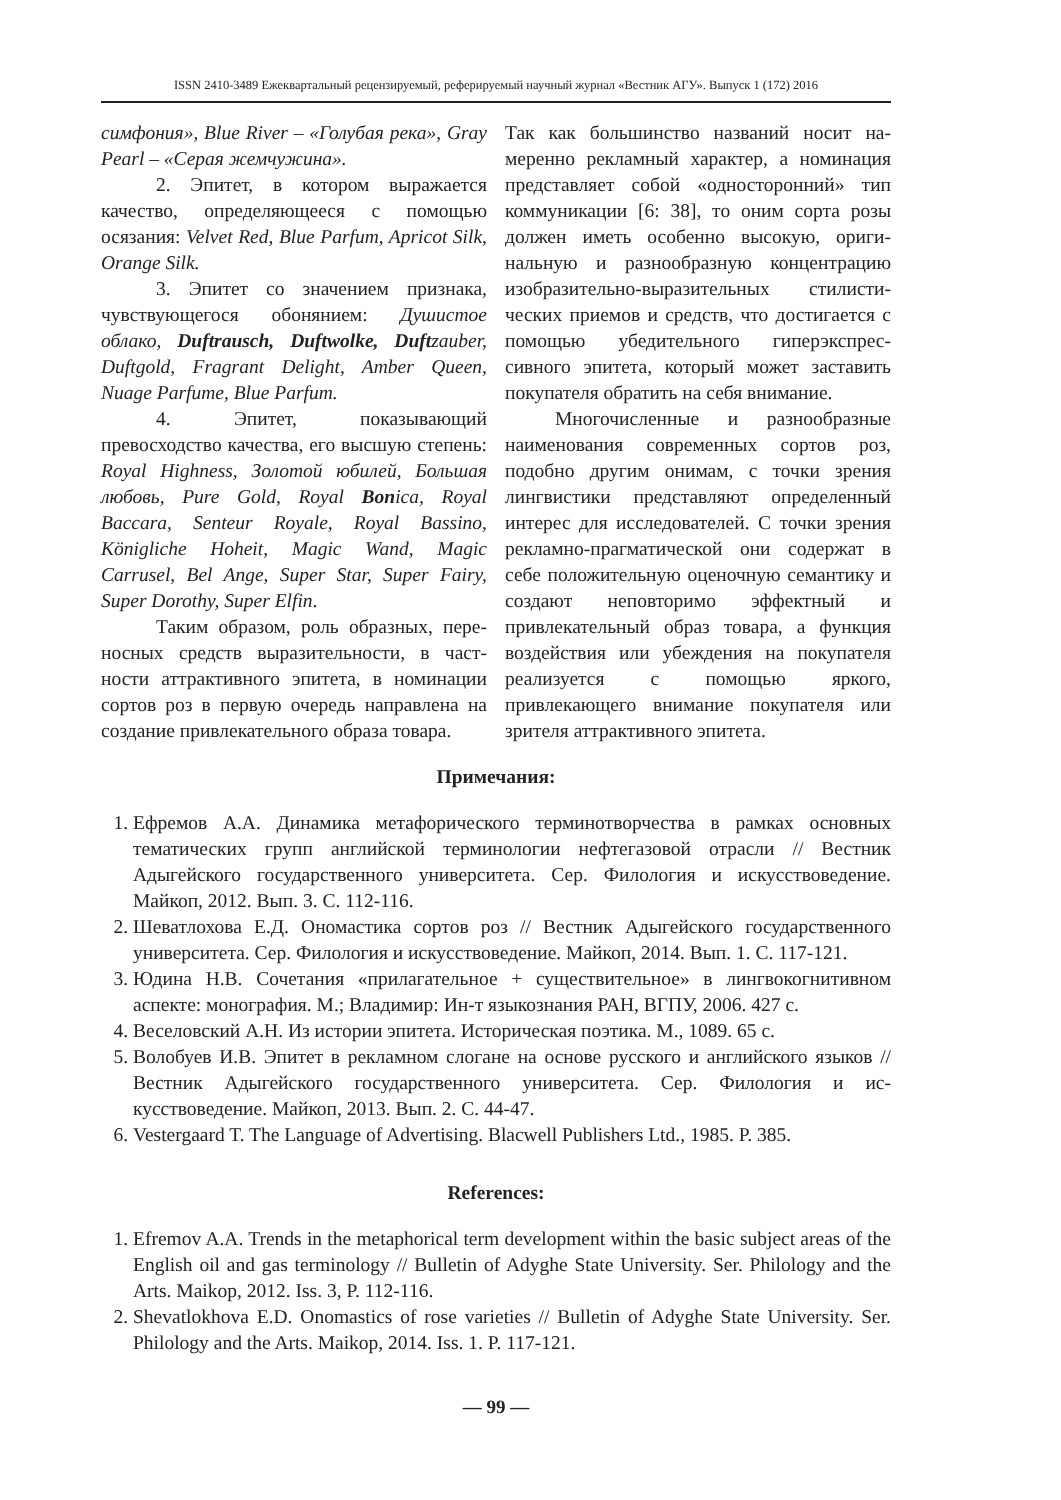ISSN 2410-3489 Ежеквартальный рецензируемый, реферируемый научный журнал «Вестник АГУ». Выпуск 1 (172) 2016
симфония», Blue River – «Голубая река», Gray Pearl – «Серая жемчужина».
2. Эпитет, в котором выража­ется качество, определяющееся с помо­щью осязания: Velvet Red, Blue Parfum, Apricot Silk, Orange Silk.
3. Эпитет со значением при­знака, чувствующегося обонянием: Души­стое облако, Duftrausch, Duftwolke, Duft­zauber, Duftgold, Fragrant Delight, Amber Queen, Nuage Parfume, Blue Parfum.
4. Эпитет, показывающий превосходство качества, его высшую сте­пень: Royal Highness, Золотой юбилей, Большая любовь, Pure Gold, Royal Bonica, Royal Baccara, Senteur Royale, Royal Bassino, Königliche Hoheit, Magic Wand, Magic Carrusel, Bel Ange, Super Star, Super Fairy, Super Dorothy, Super Elfin.
Таким образом, роль образных, пере­носных средств выразительности, в част­ности аттрактивного эпитета, в номинации сортов роз в первую очередь направлена на создание привлекательного образа товара.
Так как большинство названий носит на­меренно рекламный характер, а номинация представляет собой «односторонний» тип коммуникации [6: 38], то оним сорта розы должен иметь особенно высокую, ориги­нальную и разнообразную концентрацию изобразительно-выразительных стилисти­ческих приемов и средств, что достигается с помощью убедительного гиперэкспрес­сивного эпитета, который может заставить покупателя обратить на себя внимание.
Многочисленные и разнообразные наименования современных сортов роз, подобно другим онимам, с точки зрения лингвистики представляют определенный интерес для исследователей. С точки зре­ния рекламно-прагматической они содер­жат в себе положительную оценочную се­мантику и создают неповторимо эффект­ный и привлекательный образ товара, а функция воздействия или убеждения на покупателя реализуется с помощью ярко­го, привлекающего внимание покупателя или зрителя аттрактивного эпитета.
Примечания:
1. Ефремов А.А. Динамика метафорического терминотворчества в рамках основных тематических групп английской терминологии нефтегазовой отрасли // Вестник Адыгейского государственного университета. Сер. Филология и искусствоведе­ние. Майкоп, 2012. Вып. 3. С. 112-116.
2. Шеватлохова Е.Д. Ономастика сортов роз // Вестник Адыгейского государственного университета. Сер. Филология и искусствоведение. Майкоп, 2014. Вып. 1. С. 117-121.
3. Юдина Н.В. Сочетания «прилагательное + существительное» в лингвокогнитивном аспекте: монография. М.; Владимир: Ин-т языкознания РАН, ВГПУ, 2006. 427 с.
4. Веселовский А.Н. Из истории эпитета. Историческая поэтика. М., 1089. 65 с.
5. Волобуев И.В. Эпитет в рекламном слогане на основе русского и английского язы­ков // Вестник Адыгейского государственного университета. Сер. Филология и ис­кусствоведение. Майкоп, 2013. Вып. 2. С. 44-47.
6. Vestergaard T. The Language of Advertising. Blacwell Publishers Ltd., 1985. P. 385.
References:
1. Efremov A.A. Trends in the metaphorical term development within the basic subject areas of the English oil and gas terminology // Bulletin of Adyghe State University. Ser. Philology and the Arts. Maikop, 2012. Iss. 3, P. 112-116.
2. Shevatlokhova E.D. Onomastics of rose varieties // Bulletin of Adyghe State University. Ser. Philology and the Arts. Maikop, 2014. Iss. 1. P. 117-121.
— 99 —